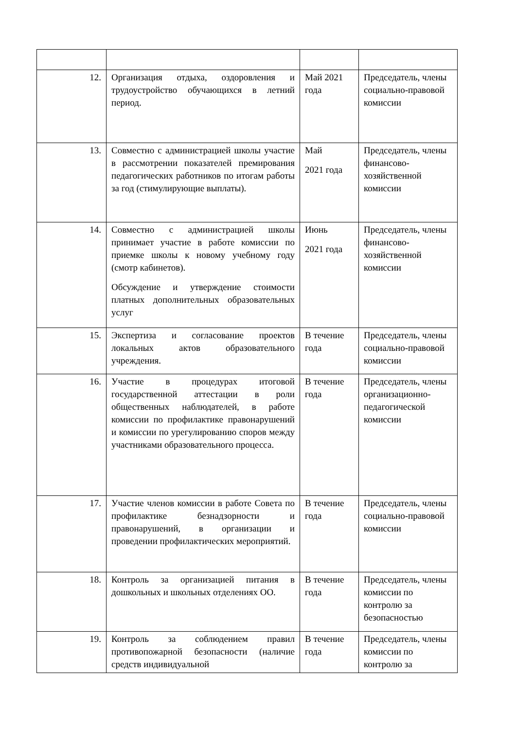| 12. | Организация отдыха, оздоровления и трудоустройство обучающихся в летний период. | Май 2021 года | Председатель, члены социально-правовой комиссии |
| 13. | Совместно с администрацией школы участие в рассмотрении показателей премирования педагогических работников по итогам работы за год (стимулирующие выплаты). | Май 2021 года | Председатель, члены финансово-хозяйственной комиссии |
| 14. | Совместно с администрацией школы принимает участие в работе комиссии по приемке школы к новому учебному году (смотр кабинетов). Обсуждение и утверждение стоимости платных дополнительных образовательных услуг | Июнь 2021 года | Председатель, члены финансово-хозяйственной комиссии |
| 15. | Экспертиза и согласование проектов локальных актов образовательного учреждения. | В течение года | Председатель, члены социально-правовой комиссии |
| 16. | Участие в процедурах итоговой государственной аттестации в роли общественных наблюдателей, в работе комиссии по профилактике правонарушений и комиссии по урегулированию споров между участниками образовательного процесса. | В течение года | Председатель, члены организационно-педагогической комиссии |
| 17. | Участие членов комиссии в работе Совета по профилактике безнадзорности и правонарушений, в организации и проведении профилактических мероприятий. | В течение года | Председатель, члены социально-правовой комиссии |
| 18. | Контроль за организацией питания в дошкольных и школьных отделениях ОО. | В течение года | Председатель, члены комиссии по контролю за безопасностью |
| 19. | Контроль за соблюдением правил противопожарной безопасности (наличие средств индивидуальной | В течение года | Председатель, члены комиссии по контролю за |